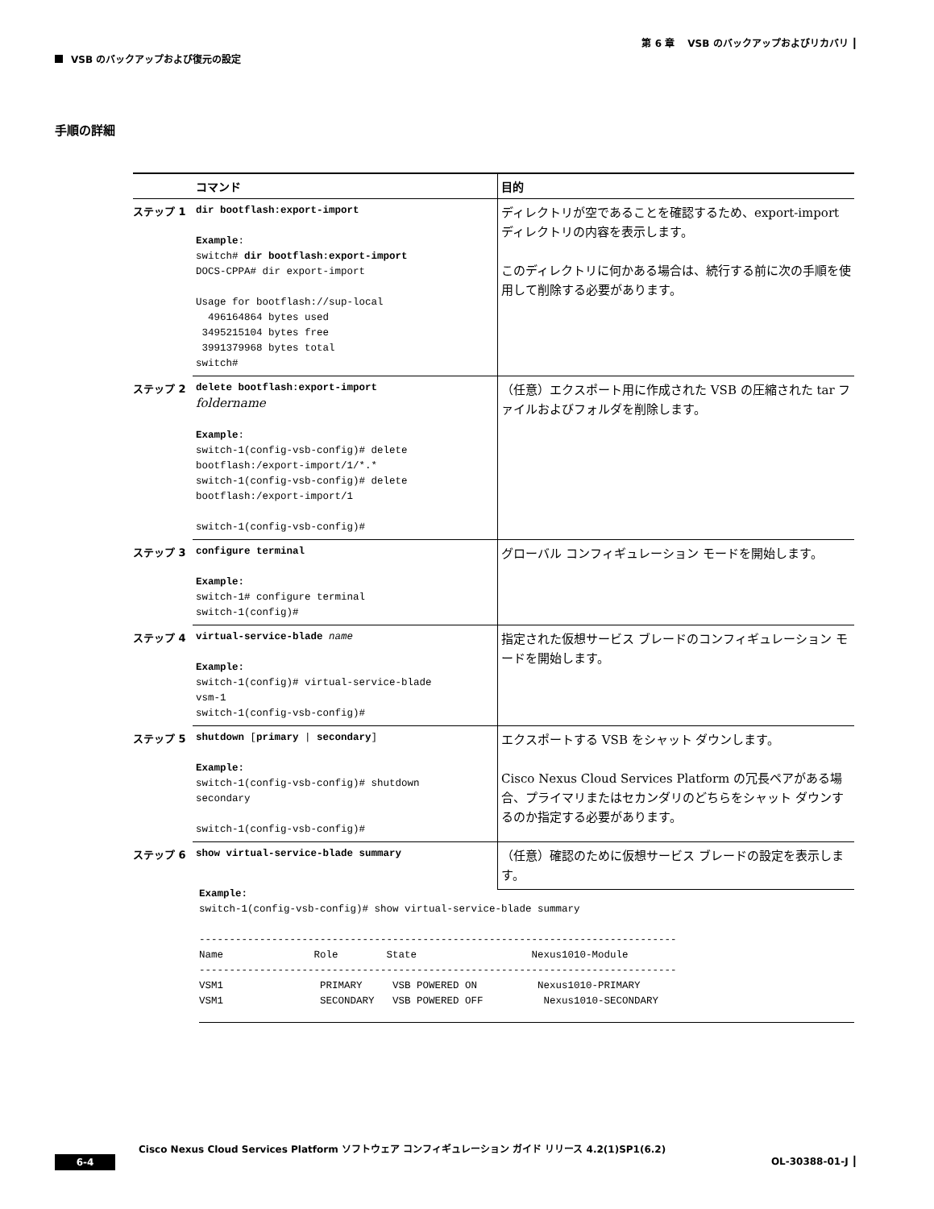第 6 章　 VSB のバックアップおよびリカバリ ┃
VSB のバックアップおよび復元の設定
手順の詳細
| | コマンド | 目的 |
| --- | --- | --- |
| ステップ 1 | dir bootflash:export-import Example : switch# dir bootflash:export-import DOCS-CPPA# dir export-import Usage for bootflash://sup-local 496164864 bytes used 3495215104 bytes free 3991379968 bytes total switch# | ディレクトリが空であることを確認するため、export-import ディレクトリの内容を表示します。 このディレクトリに何かある場合は、続行する前に次の手順を使用して削除する必要があります。 |
| ステップ 2 | delete bootflash:export-import foldername Example : switch-1(config-vsb-config)# delete bootflash:/export-import/1/*.* switch-1(config-vsb-config)# delete bootflash:/export-import/1 switch-1(config-vsb-config)# | （任意）エクスポート用に作成された VSB の圧縮された tar ファイルおよびフォルダを削除します。 |
| ステップ 3 | configure terminal Example: switch-1# configure terminal switch-1(config)# | グローバル コンフィギュレーション モードを開始します。 |
| ステップ 4 | virtual-service-blade name Example: switch-1(config)# virtual-service-blade vsm-1 switch-1(config-vsb-config)# | 指定された仮想サービス ブレードのコンフィギュレーション モードを開始します。 |
| ステップ 5 | shutdown [ primary / secondary ] Example: switch-1(config-vsb-config)# shutdown secondary switch-1(config-vsb-config)# | エクスポートする VSB をシャット ダウンします。 Cisco Nexus Cloud Services Platform の冗長ペアがある場合、プライマリまたはセカンダリのどちらをシャット ダウンするのか指定する必要があります。 |
| ステップ 6 | show virtual-service-blade summary | （任意）確認のために仮想サービス ブレードの設定を表示します。 |
Example: switch-1(config-vsb-config)# show virtual-service-blade summary ------------------------------------------------------------------------------- Name Role State Nexus1010-Module ------------------------------------------------------------------------------- VSM1 PRIMARY VSB POWERED ON Nexus1010-PRIMARY VSM1 SECONDARY VSB POWERED OFF Nexus1010-SECONDARY
Cisco Nexus Cloud Services Platform ソフトウェア コンフィギュレーション ガイド リリース 4.2(1)SP1(6.2)
6-4 OL-30388-01-J ┃